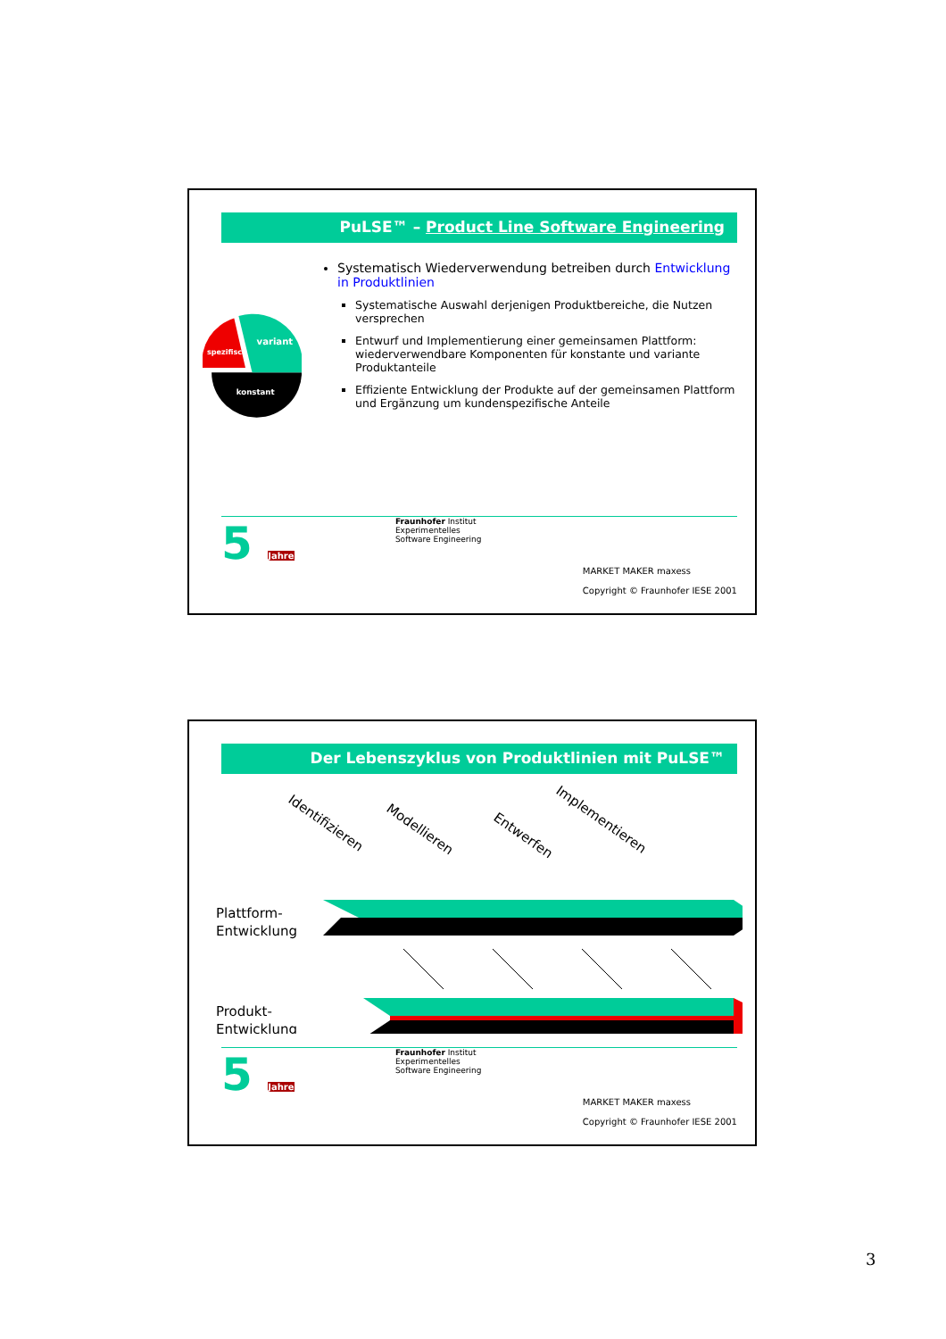PuLSE™ – Product Line Software Engineering
variant
spezifisch
konstant
Systematisch Wiederverwendung betreiben durch Entwicklung in Produktlinien
Systematische Auswahl derjenigen Produktbereiche, die Nutzen versprechen
Entwurf und Implementierung einer gemeinsamen Plattform: wiederverwendbare Komponenten für konstante und variante Produktanteile
Effiziente Entwicklung der Produkte auf der gemeinsamen Plattform und Ergänzung um kundenspezifische Anteile
5 Jahre
Fraunhofer Institut
Experimentelles
Software Engineering
MARKET MAKER maxess
Copyright © Fraunhofer IESE 2001
Der Lebenszyklus von Produktlinien mit PuLSE™
Identifizieren
Modellieren
Entwerfen
Implementieren
Plattform-
Entwicklung
Produkt-
Entwicklung
5 Jahre
Fraunhofer Institut
Experimentelles
Software Engineering
MARKET MAKER maxess
Copyright © Fraunhofer IESE 2001
3